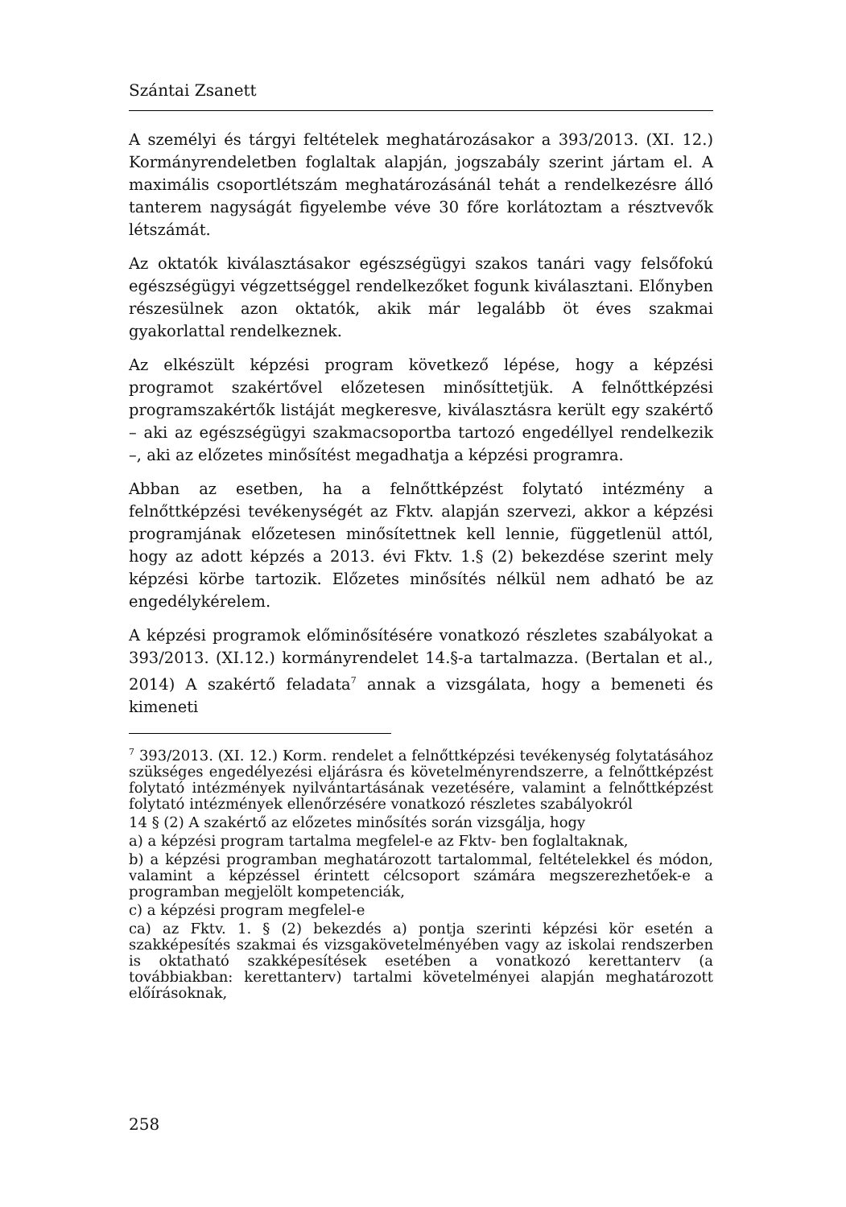Szántai Zsanett
A személyi és tárgyi feltételek meghatározásakor a 393/2013. (XI. 12.) Kormányrendeletben foglaltak alapján, jogszabály szerint jártam el. A maximális csoportlétszám meghatározásánál tehát a rendelkezésre álló tanterem nagyságát figyelembe véve 30 főre korlátoztam a résztvevők létszámát.
Az oktatók kiválasztásakor egészségügyi szakos tanári vagy felsőfokú egészségügyi végzettséggel rendelkezőket fogunk kiválasztani. Előnyben részesülnek azon oktatók, akik már legalább öt éves szakmai gyakorlattal rendelkeznek.
Az elkészült képzési program következő lépése, hogy a képzési programot szakértővel előzetesen minősíttetjük. A felnőttképzési programszakértők listáját megkeresve, kiválasztásra került egy szakértő – aki az egészségügyi szakmacsoportba tartozó engedéllyel rendelkezik –, aki az előzetes minősítést megadhatja a képzési programra.
Abban az esetben, ha a felnőttképzést folytató intézmény a felnőttképzési tevékenységét az Fktv. alapján szervezi, akkor a képzési programjának előzetesen minősítettnek kell lennie, függetlenül attól, hogy az adott képzés a 2013. évi Fktv. 1.§ (2) bekezdése szerint mely képzési körbe tartozik. Előzetes minősítés nélkül nem adható be az engedélykérelem.
A képzési programok előminősítésére vonatkozó részletes szabályokat a 393/2013. (XI.12.) kormányrendelet 14.§-a tartalmazza. (Bertalan et al., 2014) A szakértő feladata<sup>7</sup> annak a vizsgálata, hogy a bemeneti és kimeneti
<sup>7</sup> 393/2013. (XI. 12.) Korm. rendelet a felnőttképzési tevékenység folytatásához szükséges engedélyezési eljárásra és követelményrendszerre, a felnőttképzést folytató intézmények nyilvántartásának vezetésére, valamint a felnőttképzést folytató intézmények ellenőrzésére vonatkozó részletes szabályokról
14 § (2) A szakértő az előzetes minősítés során vizsgálja, hogy
a) a képzési program tartalma megfelel-e az Fktv- ben foglaltaknak,
b) a képzési programban meghatározott tartalommal, feltételekkel és módon, valamint a képzéssel érintett célcsoport számára megszerezhetőek-e a programban megjelölt kompetenciák,
c) a képzési program megfelel-e
ca) az Fktv. 1. § (2) bekezdés a) pontja szerinti képzési kör esetén a szakképesítés szakmai és vizsgakövetelményében vagy az iskolai rendszerben is oktatható szakképesítések esetében a vonatkozó kerettanterv (a továbbiakban: kerettanterv) tartalmi követelményei alapján meghatározott előírásoknak,
258